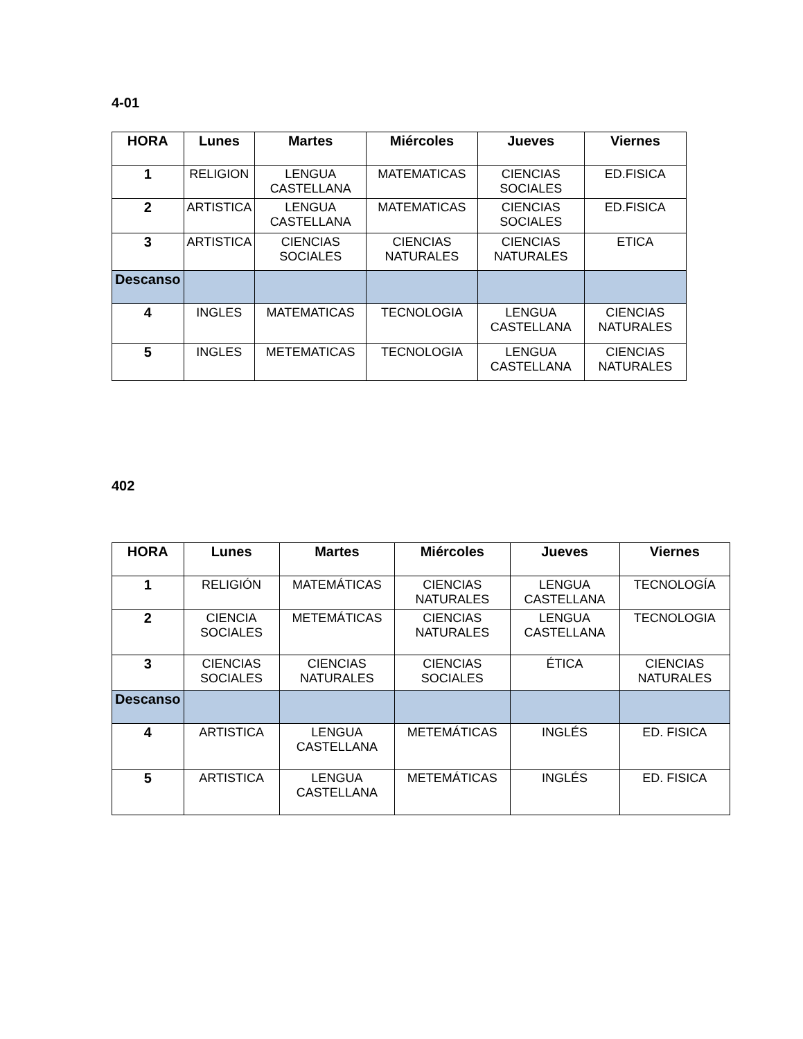4-01
| HORA | Lunes | Martes | Miércoles | Jueves | Viernes |
| --- | --- | --- | --- | --- | --- |
| 1 | RELIGION | LENGUA CASTELLANA | MATEMATICAS | CIENCIAS SOCIALES | ED.FISICA |
| 2 | ARTISTICA | LENGUA CASTELLANA | MATEMATICAS | CIENCIAS SOCIALES | ED.FISICA |
| 3 | ARTISTICA | CIENCIAS SOCIALES | CIENCIAS NATURALES | CIENCIAS NATURALES | ETICA |
| Descanso | | | | | |
| 4 | INGLES | MATEMATICAS | TECNOLOGIA | LENGUA CASTELLANA | CIENCIAS NATURALES |
| 5 | INGLES | METEMATICAS | TECNOLOGIA | LENGUA CASTELLANA | CIENCIAS NATURALES |
402
| HORA | Lunes | Martes | Miércoles | Jueves | Viernes |
| --- | --- | --- | --- | --- | --- |
| 1 | RELIGIÓN | MATEMÁTICAS | CIENCIAS NATURALES | LENGUA CASTELLANA | TECNOLOGÍA |
| 2 | CIENCIA SOCIALES | METEMÁTICAS | CIENCIAS NATURALES | LENGUA CASTELLANA | TECNOLOGIA |
| 3 | CIENCIAS SOCIALES | CIENCIAS NATURALES | CIENCIAS SOCIALES | ÉTICA | CIENCIAS NATURALES |
| Descanso | | | | | |
| 4 | ARTISTICA | LENGUA CASTELLANA | METEMÁTICAS | INGLÉS | ED. FISICA |
| 5 | ARTISTICA | LENGUA CASTELLANA | METEMÁTICAS | INGLÉS | ED. FISICA |